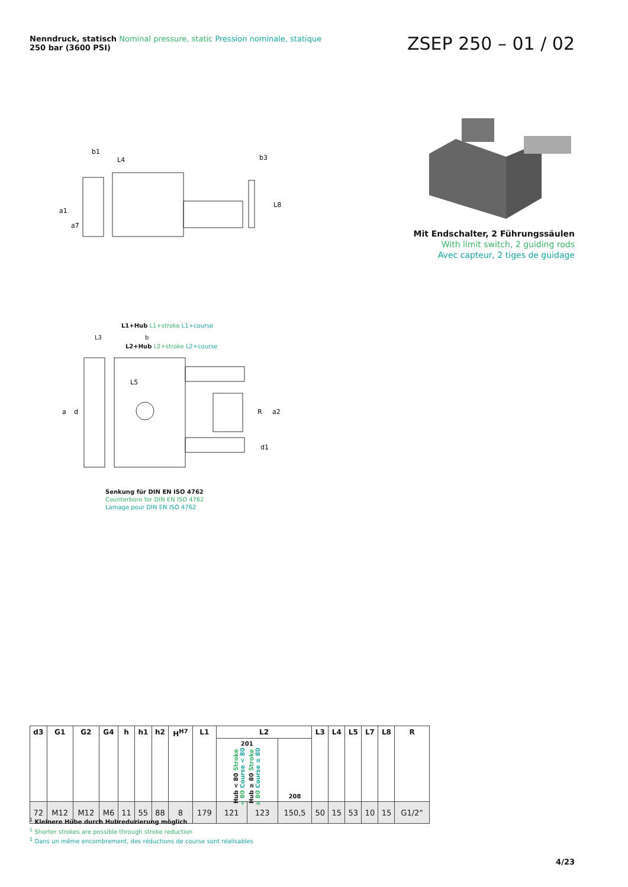Nenndruck, statisch Nominal pressure, static Pression nominale, statique
250 bar (3600 PSI)
ZSEP 250 – 01 / 02
b1
L4
b3
a1
a7
L8
Mit Endschalter, 2 Führungssäulen
With limit switch, 2 guiding rods
Avec capteur, 2 tiges de guidage
L1+Hub L1+stroke L1+course
L3 b
L2+Hub L2+stroke L2+course
a
d
L5
R
a2
d1
Senkung für DIN EN ISO 4762
Counterbore for DIN EN ISO 4762
Lamage pour DIN EN ISO 4762
| d3 | G1 | G2 | G4 | h | h1 | h2 | H<sup>H7</sup> | L1 | L2 | | | L3 | L4 | L5 | L7 | L8 | R |
| --- | --- | --- | --- | --- | --- | --- | --- | --- | --- | --- | --- | --- | --- | --- | --- | --- | --- |
| | | | | | | | | | 201 Hub < 80 Stroke < 80 Course < 80 Hub ≥ 80 Stroke ≥ 80 Course ≥ 80 | | 208 | | | | | | |
| 72 | M12 | M12 | M6 | 11 | 55 | 88 | 8 | 179 | 121 | 123 | 150,5 | 50 | 15 | 53 | 10 | 15 | G1/2“ |
<sup>1</sup> Kleinere Hübe durch Hubreduzierung möglich
<sup>1</sup> Shorter strokes are possible through stroke reduction
<sup>1</sup> Dans un même encombrement, des réductions de course sont réalisables
4/23